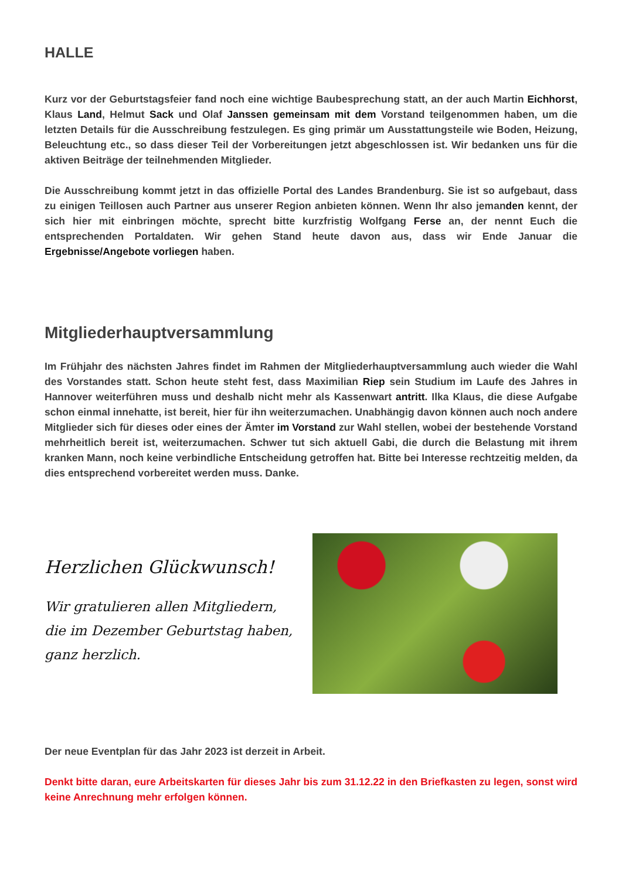HALLE
Kurz vor der Geburtstagsfeier fand noch eine wichtige Baubesprechung statt, an der auch Martin Eichhorst, Klaus Land, Helmut Sack und Olaf Janssen gemeinsam mit dem Vorstand teilgenommen haben, um die letzten Details für die Ausschreibung festzulegen. Es ging primär um Ausstattungsteile wie Boden, Heizung, Beleuchtung etc., so dass dieser Teil der Vorbereitungen jetzt abgeschlossen ist. Wir bedanken uns für die aktiven Beiträge der teilnehmenden Mitglieder.
Die Ausschreibung kommt jetzt in das offizielle Portal des Landes Brandenburg. Sie ist so aufgebaut, dass zu einigen Teillosen auch Partner aus unserer Region anbieten können. Wenn Ihr also jemanden kennt, der sich hier mit einbringen möchte, sprecht bitte kurzfristig Wolfgang Ferse an, der nennt Euch die entsprechenden Portaldaten. Wir gehen Stand heute davon aus, dass wir Ende Januar die Ergebnisse/Angebote vorliegen haben.
Mitgliederhauptversammlung
Im Frühjahr des nächsten Jahres findet im Rahmen der Mitgliederhauptversammlung auch wieder die Wahl des Vorstandes statt. Schon heute steht fest, dass Maximilian Riep sein Studium im Laufe des Jahres in Hannover weiterführen muss und deshalb nicht mehr als Kassenwart antritt. Ilka Klaus, die diese Aufgabe schon einmal innehatte, ist bereit, hier für ihn weiterzumachen. Unabhängig davon können auch noch andere Mitglieder sich für dieses oder eines der Ämter im Vorstand zur Wahl stellen, wobei der bestehende Vorstand mehrheitlich bereit ist, weiterzumachen. Schwer tut sich aktuell Gabi, die durch die Belastung mit ihrem kranken Mann, noch keine verbindliche Entscheidung getroffen hat. Bitte bei Interesse rechtzeitig melden, da dies entsprechend vorbereitet werden muss. Danke.
Herzlichen Glückwunsch!
Wir gratulieren allen Mitgliedern,
die im Dezember Geburtstag haben,
ganz herzlich.
Der neue Eventplan für das Jahr 2023 ist derzeit in Arbeit.
Denkt bitte daran, eure Arbeitskarten für dieses Jahr bis zum 31.12.22 in den Briefkasten zu legen, sonst wird keine Anrechnung mehr erfolgen können.